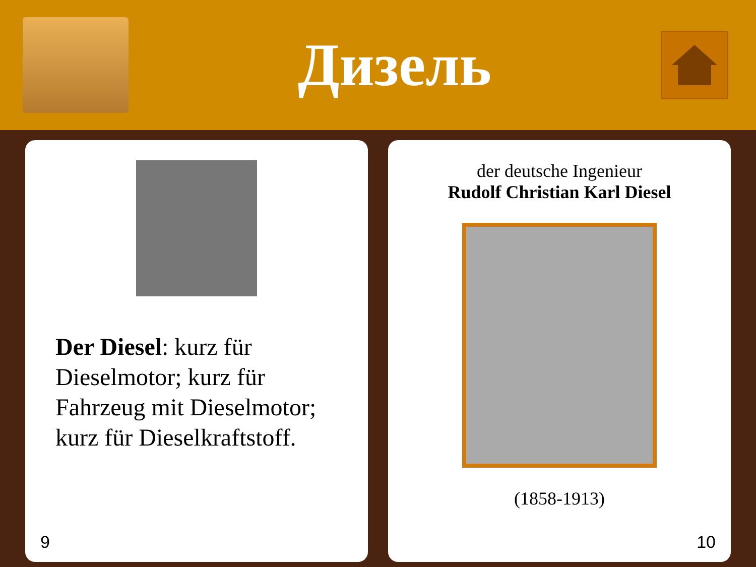Дизель
Der Diesel: kurz für Dieselmotor; kurz für Fahrzeug mit Dieselmotor; kurz für Dieselkraftstoff.
9
der deutsche Ingenieur
Rudolf Christian Karl Diesel
(1858-1913)
10